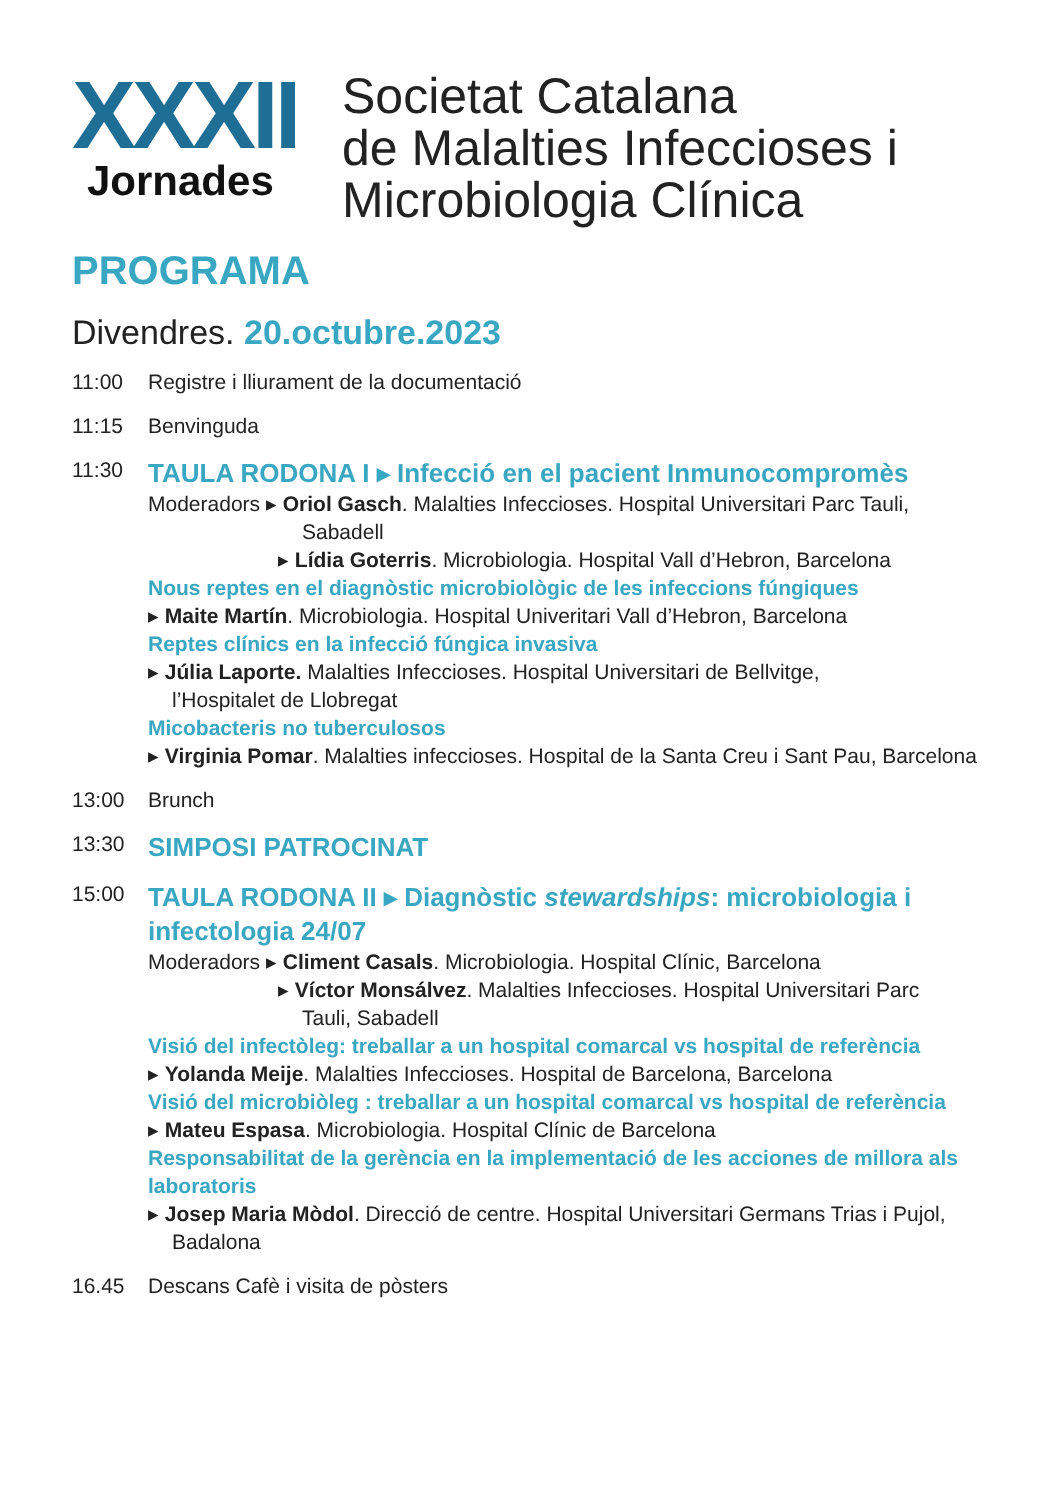XXXII
Jornades
Societat Catalana
de Malalties Infeccioses i
Microbiologia Clínica
PROGRAMA
Divendres. 20.octubre.2023
11:00 Registre i lliurament de la documentació
11:15 Benvinguda
11:30
TAULA RODONA I ▸ Infecció en el pacient Inmunocompromès
Moderadors ▸ Oriol Gasch. Malalties Infeccioses. Hospital Universitari Parc Tauli,
Sabadell
▸ Lídia Goterris. Microbiologia. Hospital Vall d’Hebron, Barcelona
Nous reptes en el diagnòstic microbiològic de les infeccions fúngiques
▸ Maite Martín. Microbiologia. Hospital Univeritari Vall d’Hebron, Barcelona
Reptes clínics en la infecció fúngica invasiva
▸ Júlia Laporte. Malalties Infeccioses. Hospital Universitari de Bellvitge,
l’Hospitalet de Llobregat
Micobacteris no tuberculosos
▸ Virginia Pomar. Malalties infeccioses. Hospital de la Santa Creu i Sant Pau, Barcelona
13:00 Brunch
13:30
SIMPOSI PATROCINAT
15:00
TAULA RODONA II ▸ Diagnòstic stewardships: microbiologia i infectologia 24/07
Moderadors ▸ Climent Casals. Microbiologia. Hospital Clínic, Barcelona
▸ Víctor Monsálvez. Malalties Infeccioses. Hospital Universitari Parc
Tauli, Sabadell
Visió del infectòleg: treballar a un hospital comarcal vs hospital de referència
▸ Yolanda Meije. Malalties Infeccioses. Hospital de Barcelona, Barcelona
Visió del microbiòleg : treballar a un hospital comarcal vs hospital de referència
▸ Mateu Espasa. Microbiologia. Hospital Clínic de Barcelona
Responsabilitat de la gerència en la implementació de les acciones de millora als laboratoris
▸ Josep Maria Mòdol. Direcció de centre. Hospital Universitari Germans Trias i Pujol,
Badalona
16.45 Descans Cafè i visita de pòsters